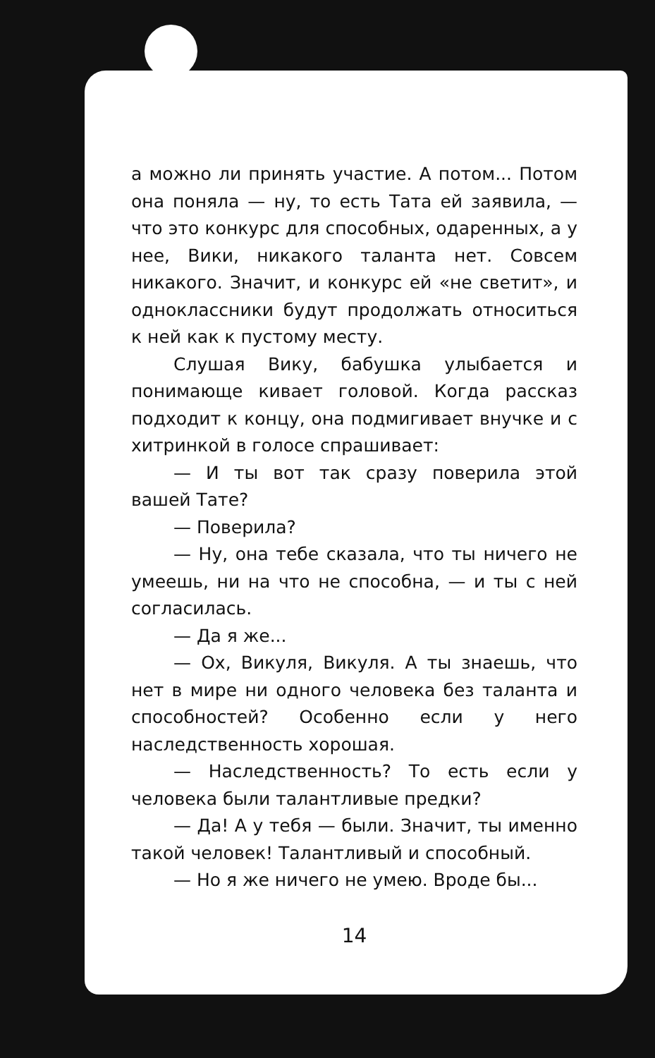а можно ли принять участие. А потом... Потом она поняла — ну, то есть Тата ей заявила, — что это конкурс для способных, одаренных, а у нее, Вики, никакого таланта нет. Совсем никакого. Значит, и конкурс ей «не светит», и одноклассники будут продолжать относиться к ней как к пустому месту.
Слушая Вику, бабушка улыбается и понимающе кивает головой. Когда рассказ подходит к концу, она подмигивает внучке и с хитринкой в голосе спрашивает:
— И ты вот так сразу поверила этой вашей Тате?
— Поверила?
— Ну, она тебе сказала, что ты ничего не умеешь, ни на что не способна, — и ты с ней согласилась.
— Да я же...
— Ох, Викуля, Викуля. А ты знаешь, что нет в мире ни одного человека без таланта и способностей? Особенно если у него наследственность хорошая.
— Наследственность? То есть если у человека были талантливые предки?
— Да! А у тебя — были. Значит, ты именно такой человек! Талантливый и способный.
— Но я же ничего не умею. Вроде бы...
14